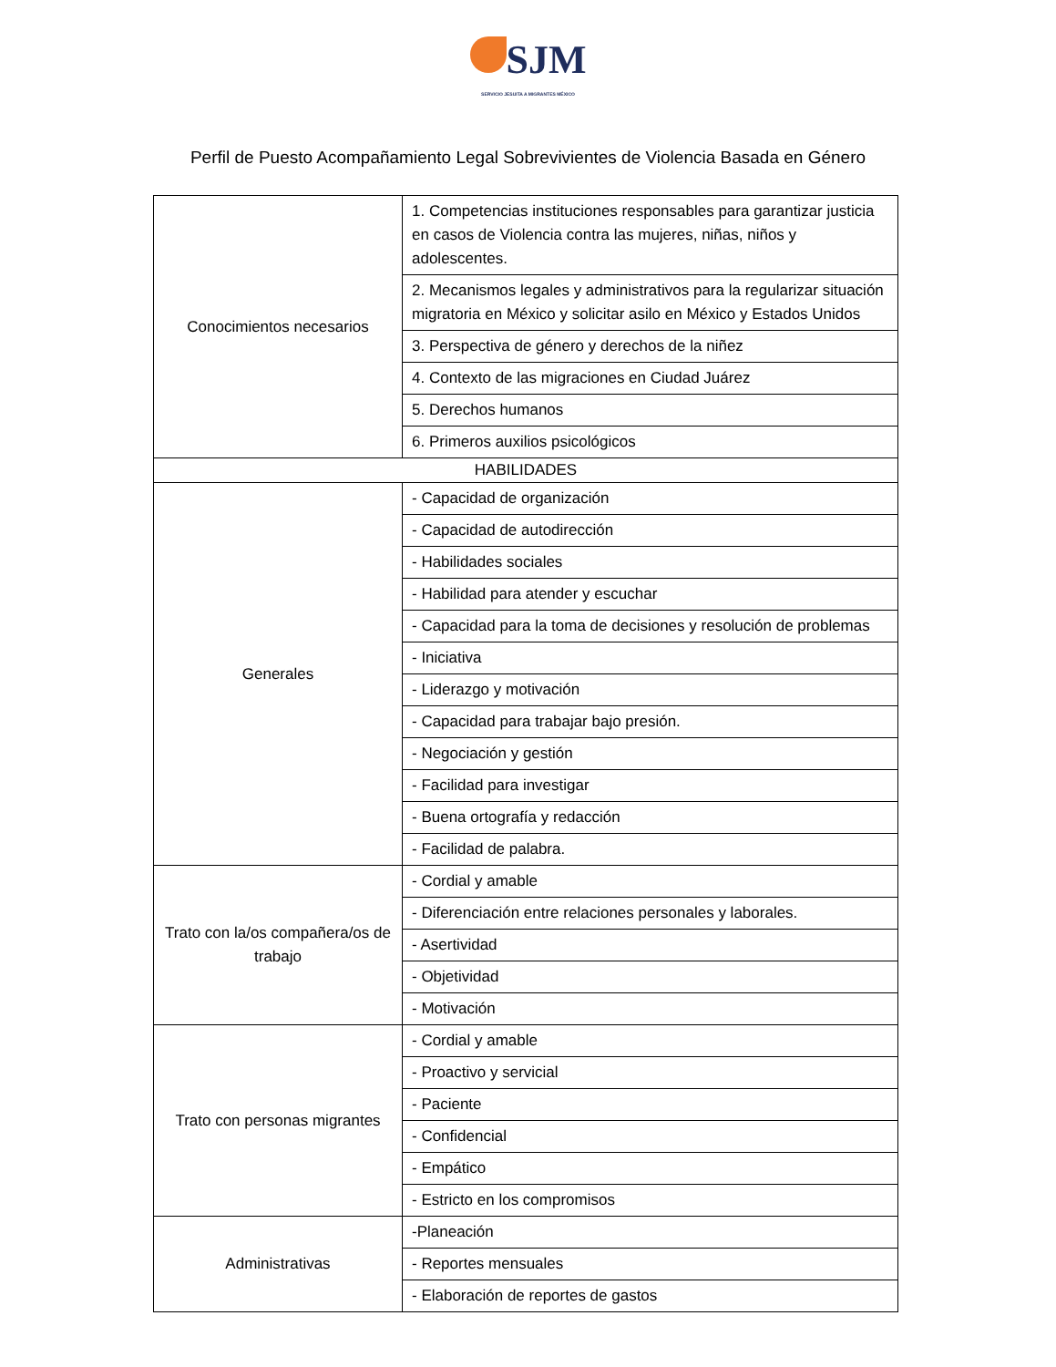SJM
SERVICIO JESUITA A MIGRANTES MÉXICO
Perfil de Puesto Acompañamiento Legal Sobrevivientes de Violencia Basada en Género
| Conocimientos necesarios | 1. Competencias instituciones responsables para garantizar justicia en casos de Violencia contra las mujeres, niñas, niños y adolescentes. |
| | 2. Mecanismos legales y administrativos para la regularizar situación migratoria en México y solicitar asilo en México y Estados Unidos |
| | 3. Perspectiva de género y derechos de la niñez |
| | 4. Contexto de las migraciones en Ciudad Juárez |
| | 5. Derechos humanos |
| | 6. Primeros auxilios psicológicos |
| HABILIDADES | |
| Generales | - Capacidad de organización |
| | - Capacidad de autodirección |
| | - Habilidades sociales |
| | - Habilidad para atender y escuchar |
| | - Capacidad para la toma de decisiones y resolución de problemas |
| | - Iniciativa |
| | - Liderazgo y motivación |
| | - Capacidad para trabajar bajo presión. |
| | - Negociación y gestión |
| | - Facilidad para investigar |
| | - Buena ortografía y redacción |
| | - Facilidad de palabra. |
| Trato con la/os compañera/os de trabajo | - Cordial y amable |
| | - Diferenciación entre relaciones personales y laborales. |
| | - Asertividad |
| | - Objetividad |
| | - Motivación |
| Trato con personas migrantes | - Cordial y amable |
| | - Proactivo y servicial |
| | - Paciente |
| | - Confidencial |
| | - Empático |
| | - Estricto en los compromisos |
| Administrativas | -Planeación |
| | - Reportes mensuales |
| | - Elaboración de reportes de gastos |